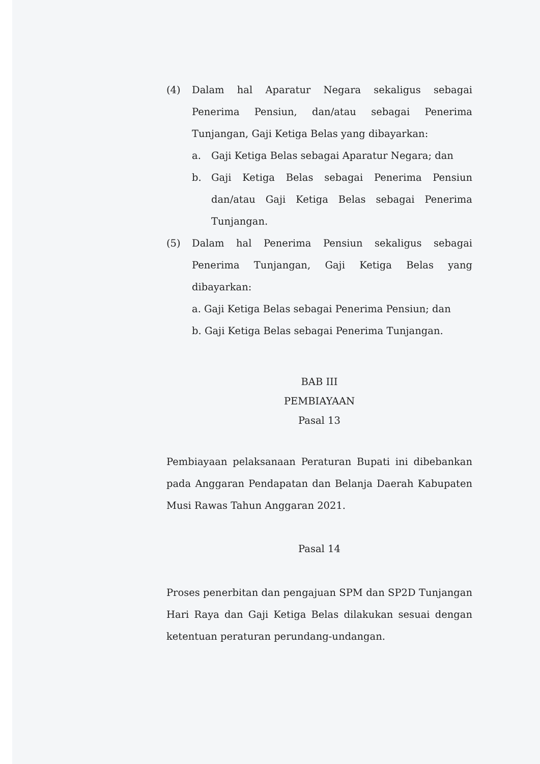(4) Dalam hal Aparatur Negara sekaligus sebagai Penerima Pensiun, dan/atau sebagai Penerima Tunjangan, Gaji Ketiga Belas yang dibayarkan:
a. Gaji Ketiga Belas sebagai Aparatur Negara; dan
b. Gaji Ketiga Belas sebagai Penerima Pensiun dan/atau Gaji Ketiga Belas sebagai Penerima Tunjangan.
(5) Dalam hal Penerima Pensiun sekaligus sebagai Penerima Tunjangan, Gaji Ketiga Belas yang dibayarkan:
a. Gaji Ketiga Belas sebagai Penerima Pensiun; dan
b. Gaji Ketiga Belas sebagai Penerima Tunjangan.
BAB III
PEMBIAYAAN
Pasal 13
Pembiayaan pelaksanaan Peraturan Bupati ini dibebankan pada Anggaran Pendapatan dan Belanja Daerah Kabupaten Musi Rawas Tahun Anggaran 2021.
Pasal 14
Proses penerbitan dan pengajuan SPM dan SP2D Tunjangan Hari Raya dan Gaji Ketiga Belas dilakukan sesuai dengan ketentuan peraturan perundang-undangan.